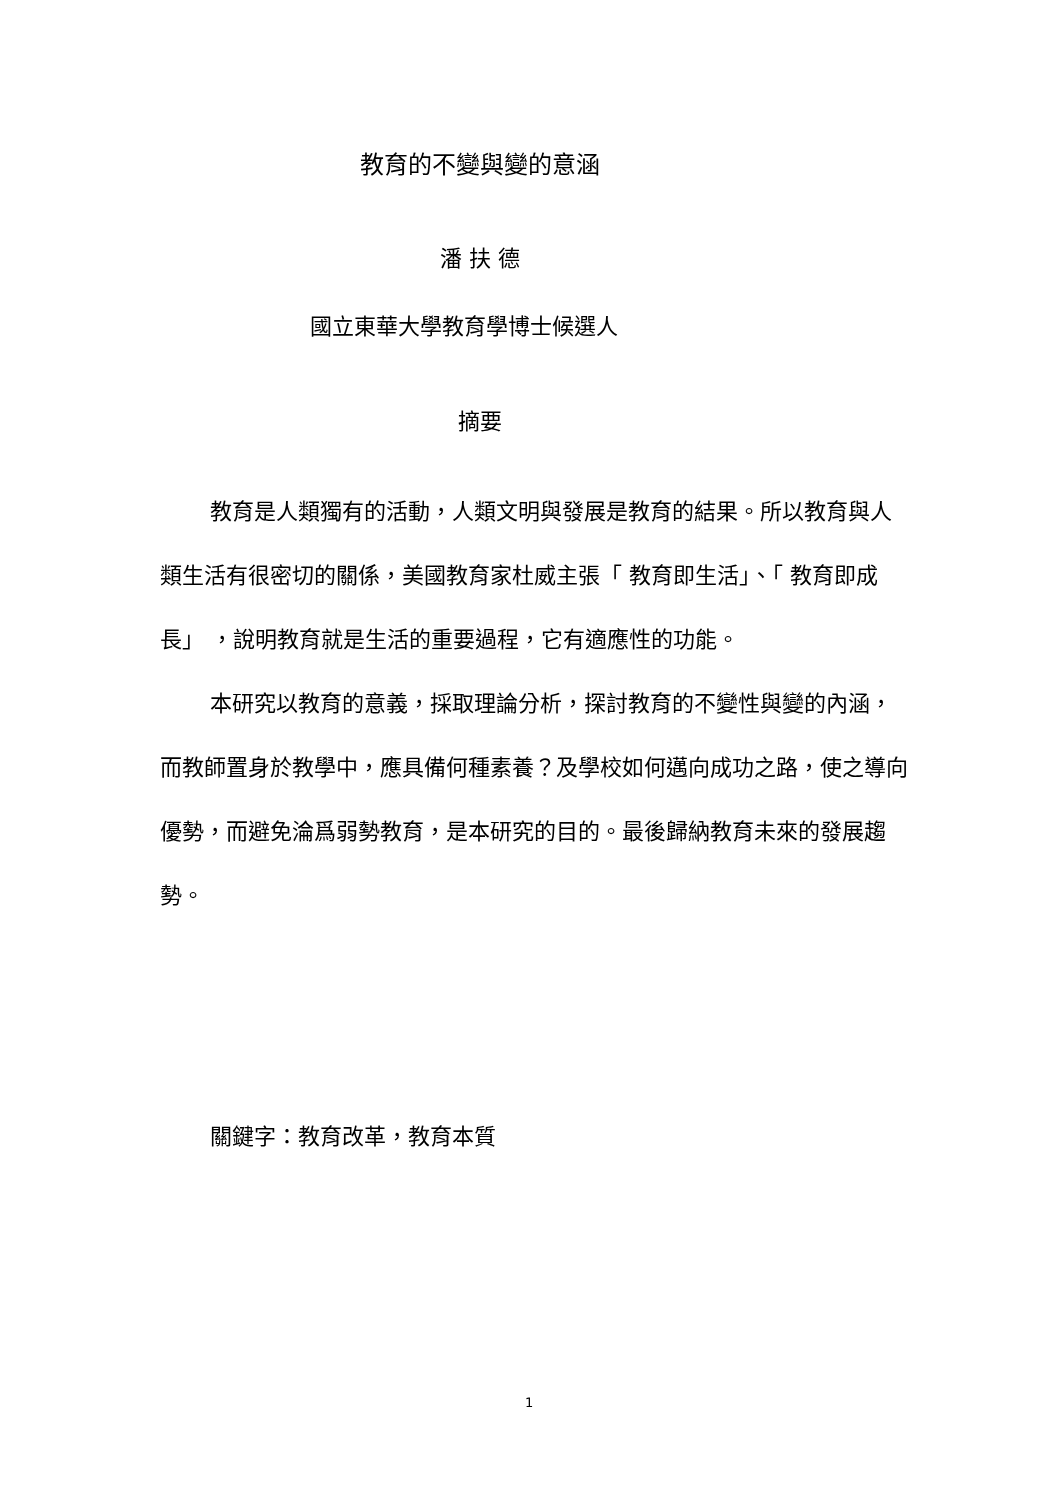教育的不變與變的意涵
潘 扶 德
國立東華大學教育學博士候選人
摘要
教育是人類獨有的活動，人類文明與發展是教育的結果。所以教育與人類生活有很密切的關係，美國教育家杜威主張「 教育即生活」、「 教育即成長」 ，說明教育就是生活的重要過程，它有適應性的功能。
本研究以教育的意義，採取理論分析，探討教育的不變性與變的內涵，而教師置身於教學中，應具備何種素養？及學校如何邁向成功之路，使之導向優勢，而避免淪爲弱勢教育，是本研究的目的。最後歸納教育未來的發展趨勢。
關鍵字：教育改革，教育本質
1